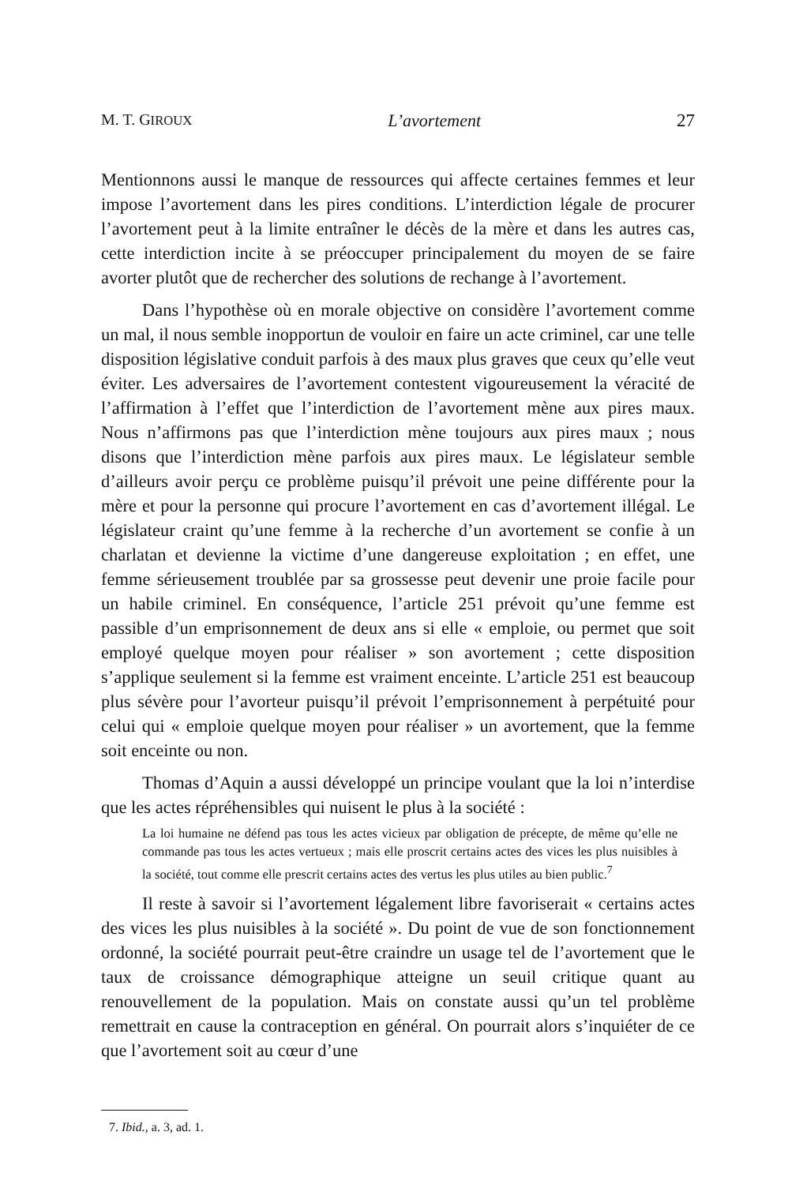M. T. GIROUX L’avortement 27
Mentionnons aussi le manque de ressources qui affecte certaines femmes et leur impose l’avortement dans les pires conditions. L’interdiction légale de procurer l’avortement peut à la limite entraîner le décès de la mère et dans les autres cas, cette interdiction incite à se préoccuper principalement du moyen de se faire avorter plutôt que de rechercher des solutions de rechange à l’avortement.
Dans l’hypothèse où en morale objective on considère l’avortement comme un mal, il nous semble inopportun de vouloir en faire un acte criminel, car une telle disposition législative conduit parfois à des maux plus graves que ceux qu’elle veut éviter. Les adversaires de l’avortement contestent vigoureusement la véracité de l’affirmation à l’effet que l’interdiction de l’avortement mène aux pires maux. Nous n’affirmons pas que l’interdiction mène toujours aux pires maux ; nous disons que l’interdiction mène parfois aux pires maux. Le législateur semble d’ailleurs avoir perçu ce problème puisqu’il prévoit une peine différente pour la mère et pour la personne qui procure l’avortement en cas d’avortement illégal. Le législateur craint qu’une femme à la recherche d’un avortement se confie à un charlatan et devienne la victime d’une dangereuse exploitation ; en effet, une femme sérieusement troublée par sa grossesse peut devenir une proie facile pour un habile criminel. En conséquence, l’article 251 prévoit qu’une femme est passible d’un emprisonnement de deux ans si elle « emploie, ou permet que soit employé quelque moyen pour réaliser » son avortement ; cette disposition s’applique seulement si la femme est vraiment enceinte. L’article 251 est beaucoup plus sévère pour l’avorteur puisqu’il prévoit l’emprisonnement à perpétuité pour celui qui « emploie quelque moyen pour réaliser » un avortement, que la femme soit enceinte ou non.
Thomas d’Aquin a aussi développé un principe voulant que la loi n’interdise que les actes répréhensibles qui nuisent le plus à la société :
La loi humaine ne défend pas tous les actes vicieux par obligation de précepte, de même qu’elle ne commande pas tous les actes vertueux ; mais elle proscrit certains actes des vices les plus nuisibles à la société, tout comme elle prescrit certains actes des vertus les plus utiles au bien public.<sup>7</sup>
Il reste à savoir si l’avortement légalement libre favoriserait « certains actes des vices les plus nuisibles à la société ». Du point de vue de son fonctionnement ordonné, la société pourrait peut-être craindre un usage tel de l’avortement que le taux de croissance démographique atteigne un seuil critique quant au renouvellement de la population. Mais on constate aussi qu’un tel problème remettrait en cause la contraception en général. On pourrait alors s’inquiéter de ce que l’avortement soit au cœur d’une
7. Ibid., a. 3, ad. 1.